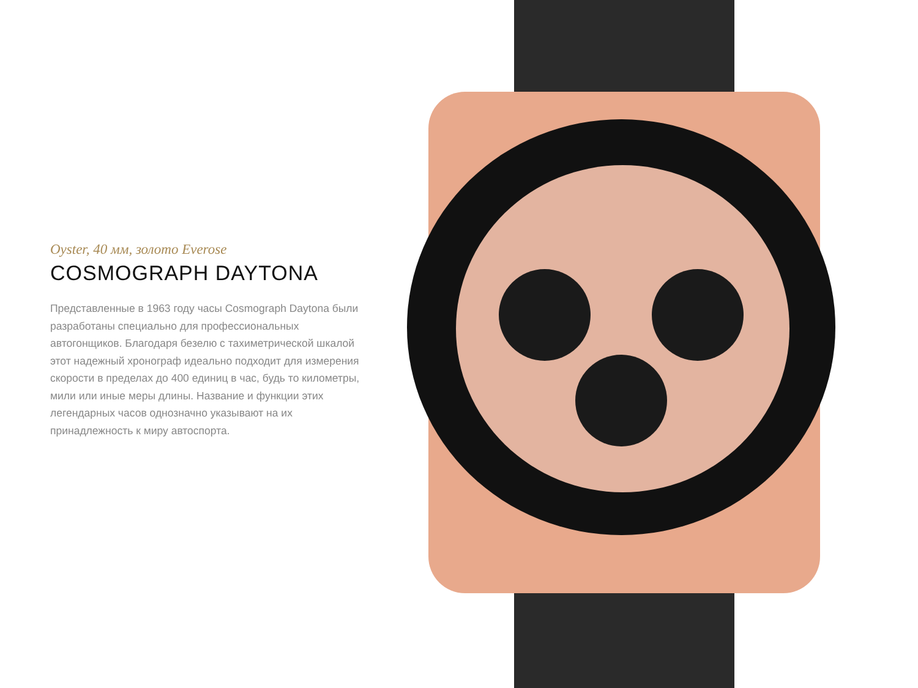Oyster, 40 мм, золото Everose
COSMOGRAPH DAYTONA
Представленные в 1963 году часы Cosmograph Daytona были разработаны специально для профессиональных автогонщиков. Благодаря безелю с тахиметрической шкалой этот надежный хронограф идеально подходит для измерения скорости в пределах до 400 единиц в час, будь то километры, мили или иные меры длины. Название и функции этих легендарных часов однозначно указывают на их принадлежность к миру автоспорта.